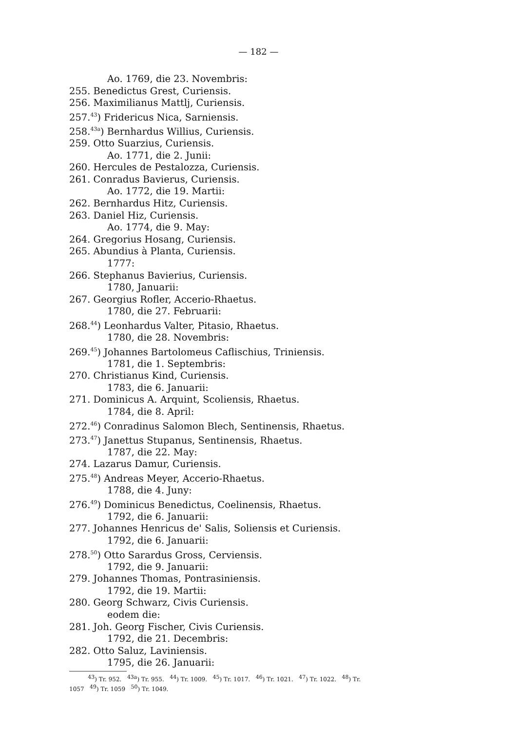— 182 —
Ao. 1769, die 23. Novembris:
255. Benedictus Grest, Curiensis.
256. Maximilianus Mattlj, Curiensis.
257.<sup>43</sup>) Fridericus Nica, Sarniensis.
258.<sup>43a</sup>) Bernhardus Willius, Curiensis.
259. Otto Suarzius, Curiensis.
Ao. 1771, die 2. Junii:
260. Hercules de Pestalozza, Curiensis.
261. Conradus Bavierus, Curiensis.
Ao. 1772, die 19. Martii:
262. Bernhardus Hitz, Curiensis.
263. Daniel Hiz, Curiensis.
Ao. 1774, die 9. May:
264. Gregorius Hosang, Curiensis.
265. Abundius à Planta, Curiensis.
1777:
266. Stephanus Bavierius, Curiensis.
1780, Januarii:
267. Georgius Rofler, Accerio-Rhaetus.
1780, die 27. Februarii:
268.<sup>44</sup>) Leonhardus Valter, Pitasio, Rhaetus.
1780, die 28. Novembris:
269.<sup>45</sup>) Johannes Bartolomeus Caflischius, Triniensis.
1781, die 1. Septembris:
270. Christianus Kind, Curiensis.
1783, die 6. Januarii:
271. Dominicus A. Arquint, Scoliensis, Rhaetus.
1784, die 8. April:
272.<sup>46</sup>) Conradinus Salomon Blech, Sentinensis, Rhaetus.
273.<sup>47</sup>) Janettus Stupanus, Sentinensis, Rhaetus.
1787, die 22. May:
274. Lazarus Damur, Curiensis.
275.<sup>48</sup>) Andreas Meyer, Accerio-Rhaetus.
1788, die 4. Juny:
276.<sup>49</sup>) Dominicus Benedictus, Coelinensis, Rhaetus.
1792, die 6. Januarii:
277. Johannes Henricus de' Salis, Soliensis et Curiensis.
1792, die 6. Januarii:
278.<sup>50</sup>) Otto Sarardus Gross, Cerviensis.
1792, die 9. Januarii:
279. Johannes Thomas, Pontrasiniensis.
1792, die 19. Martii:
280. Georg Schwarz, Civis Curiensis.
eodem die:
281. Joh. Georg Fischer, Civis Curiensis.
1792, die 21. Decembris:
282. Otto Saluz, Laviniensis.
1795, die 26. Januarii:
<sup>43</sup>) Tr. 952. <sup>43a</sup>) Tr. 955. <sup>44</sup>) Tr. 1009. <sup>45</sup>) Tr. 1017. <sup>46</sup>) Tr. 1021. <sup>47</sup>) Tr. 1022. <sup>48</sup>) Tr.
1057 <sup>49</sup>) Tr. 1059 <sup>50</sup>) Tr. 1049.